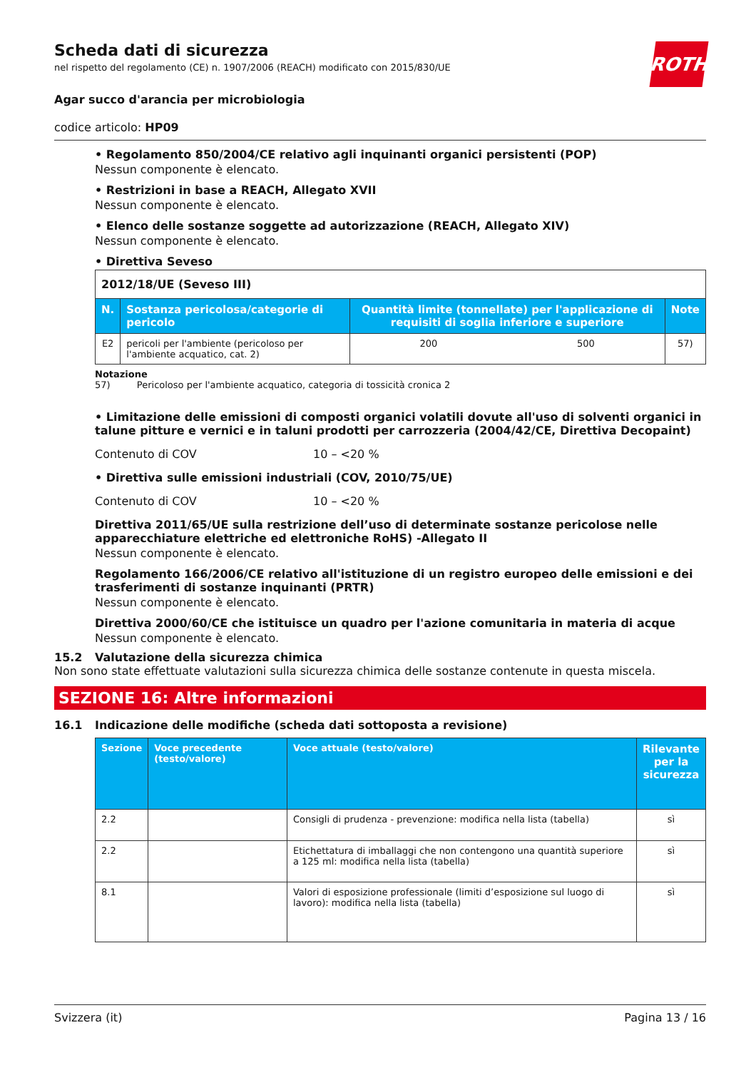ROTH
Scheda dati di sicurezza
nel rispetto del regolamento (CE) n. 1907/2006 (REACH) modificato con 2015/830/UE
Agar succo d'arancia per microbiologia
codice articolo: HP09
• Regolamento 850/2004/CE relativo agli inquinanti organici persistenti (POP)
Nessun componente è elencato.
• Restrizioni in base a REACH, Allegato XVII
Nessun componente è elencato.
• Elenco delle sostanze soggette ad autorizzazione (REACH, Allegato XIV)
Nessun componente è elencato.
• Direttiva Seveso
| 2012/18/UE (Seveso III) | | | | |
| N. | Sostanza pericolosa/categorie di pericolo | Quantità limite (tonnellate) per l'applicazione di requisiti di soglia inferiore e superiore | | Note |
| E2 | pericoli per l'ambiente (pericoloso per l'ambiente acquatico, cat. 2) | 200 | 500 | 57) |
Notazione
57) Pericoloso per l'ambiente acquatico, categoria di tossicità cronica 2
• Limitazione delle emissioni di composti organici volatili dovute all'uso di solventi organici in talune pitture e vernici e in taluni prodotti per carrozzeria (2004/42/CE, Direttiva Decopaint)
Contenuto di COV 10 – <20 %
• Direttiva sulle emissioni industriali (COV, 2010/75/UE)
Contenuto di COV 10 – <20 %
Direttiva 2011/65/UE sulla restrizione dell’uso di determinate sostanze pericolose nelle apparecchiature elettriche ed elettroniche RoHS) -Allegato II
Nessun componente è elencato.
Regolamento 166/2006/CE relativo all'istituzione di un registro europeo delle emissioni e dei trasferimenti di sostanze inquinanti (PRTR)
Nessun componente è elencato.
Direttiva 2000/60/CE che istituisce un quadro per l'azione comunitaria in materia di acque
Nessun componente è elencato.
15.2 Valutazione della sicurezza chimica
Non sono state effettuate valutazioni sulla sicurezza chimica delle sostanze contenute in questa miscela.
SEZIONE 16: Altre informazioni
16.1 Indicazione delle modifiche (scheda dati sottoposta a revisione)
| Sezione | Voce precedente (testo/valore) | Voce attuale (testo/valore) | Rilevante per la sicurezza |
| --- | --- | --- | --- |
| 2.2 | | Consigli di prudenza - prevenzione: modifica nella lista (tabella) | sì |
| 2.2 | | Etichettatura di imballaggi che non contengono una quantità superiore a 125 ml: modifica nella lista (tabella) | sì |
| 8.1 | | Valori di esposizione professionale (limiti d’esposizione sul luogo di lavoro): modifica nella lista (tabella) | sì |
Svizzera (it) Pagina 13 / 16